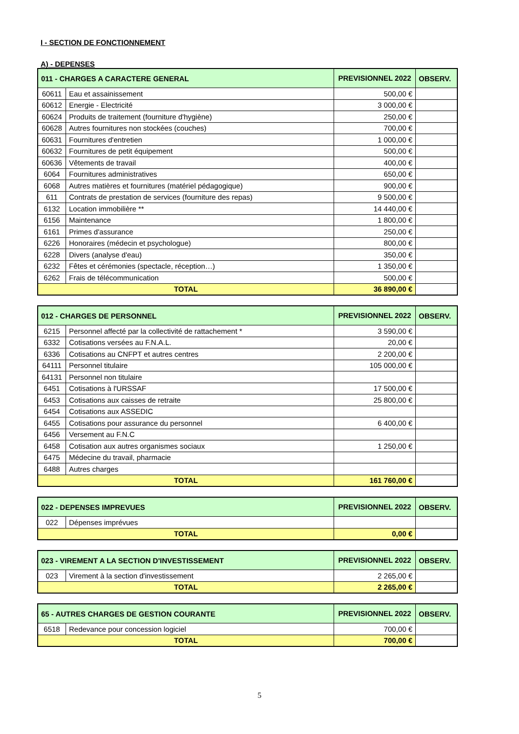I - SECTION DE FONCTIONNEMENT
A) - DEPENSES
| 011 - CHARGES A CARACTERE GENERAL | | PREVISIONNEL 2022 | OBSERV. |
| --- | --- | --- | --- |
| 60611 | Eau et assainissement | 500,00 € | |
| 60612 | Energie - Electricité | 3 000,00 € | |
| 60624 | Produits de traitement (fourniture d'hygiène) | 250,00 € | |
| 60628 | Autres fournitures non stockées (couches) | 700,00 € | |
| 60631 | Fournitures d'entretien | 1 000,00 € | |
| 60632 | Fournitures de petit équipement | 500,00 € | |
| 60636 | Vêtements de travail | 400,00 € | |
| 6064 | Fournitures administratives | 650,00 € | |
| 6068 | Autres matières et fournitures (matériel pédagogique) | 900,00 € | |
| 611 | Contrats de prestation de services (fourniture des repas) | 9 500,00 € | |
| 6132 | Location immobilière ** | 14 440,00 € | |
| 6156 | Maintenance | 1 800,00 € | |
| 6161 | Primes d'assurance | 250,00 € | |
| 6226 | Honoraires (médecin et psychologue) | 800,00 € | |
| 6228 | Divers (analyse d'eau) | 350,00 € | |
| 6232 | Fêtes et cérémonies (spectacle, réception…) | 1 350,00 € | |
| 6262 | Frais de télécommunication | 500,00 € | |
| TOTAL | | 36 890,00 € | |
| 012 - CHARGES DE PERSONNEL | | PREVISIONNEL 2022 | OBSERV. |
| --- | --- | --- | --- |
| 6215 | Personnel affecté par la collectivité de rattachement * | 3 590,00 € | |
| 6332 | Cotisations versées au F.N.A.L. | 20,00 € | |
| 6336 | Cotisations au CNFPT et autres centres | 2 200,00 € | |
| 64111 | Personnel titulaire | 105 000,00 € | |
| 64131 | Personnel non titulaire | | |
| 6451 | Cotisations à l'URSSAF | 17 500,00 € | |
| 6453 | Cotisations aux caisses de retraite | 25 800,00 € | |
| 6454 | Cotisations aux ASSEDIC | | |
| 6455 | Cotisations pour assurance du personnel | 6 400,00 € | |
| 6456 | Versement au F.N.C | | |
| 6458 | Cotisation aux autres organismes sociaux | 1 250,00 € | |
| 6475 | Médecine du travail, pharmacie | | |
| 6488 | Autres charges | | |
| TOTAL | | 161 760,00 € | |
| 022 - DEPENSES IMPREVUES | | PREVISIONNEL 2022 | OBSERV. |
| --- | --- | --- | --- |
| 022 | Dépenses imprévues | | |
| TOTAL | | 0,00 € | |
| 023 - VIREMENT A LA SECTION D'INVESTISSEMENT | | PREVISIONNEL 2022 | OBSERV. |
| --- | --- | --- | --- |
| 023 | Virement à la section d'investissement | 2 265,00 € | |
| TOTAL | | 2 265,00 € | |
| 65 - AUTRES CHARGES DE GESTION COURANTE | | PREVISIONNEL 2022 | OBSERV. |
| --- | --- | --- | --- |
| 6518 | Redevance pour concession logiciel | 700,00 € | |
| TOTAL | | 700,00 € | |
5